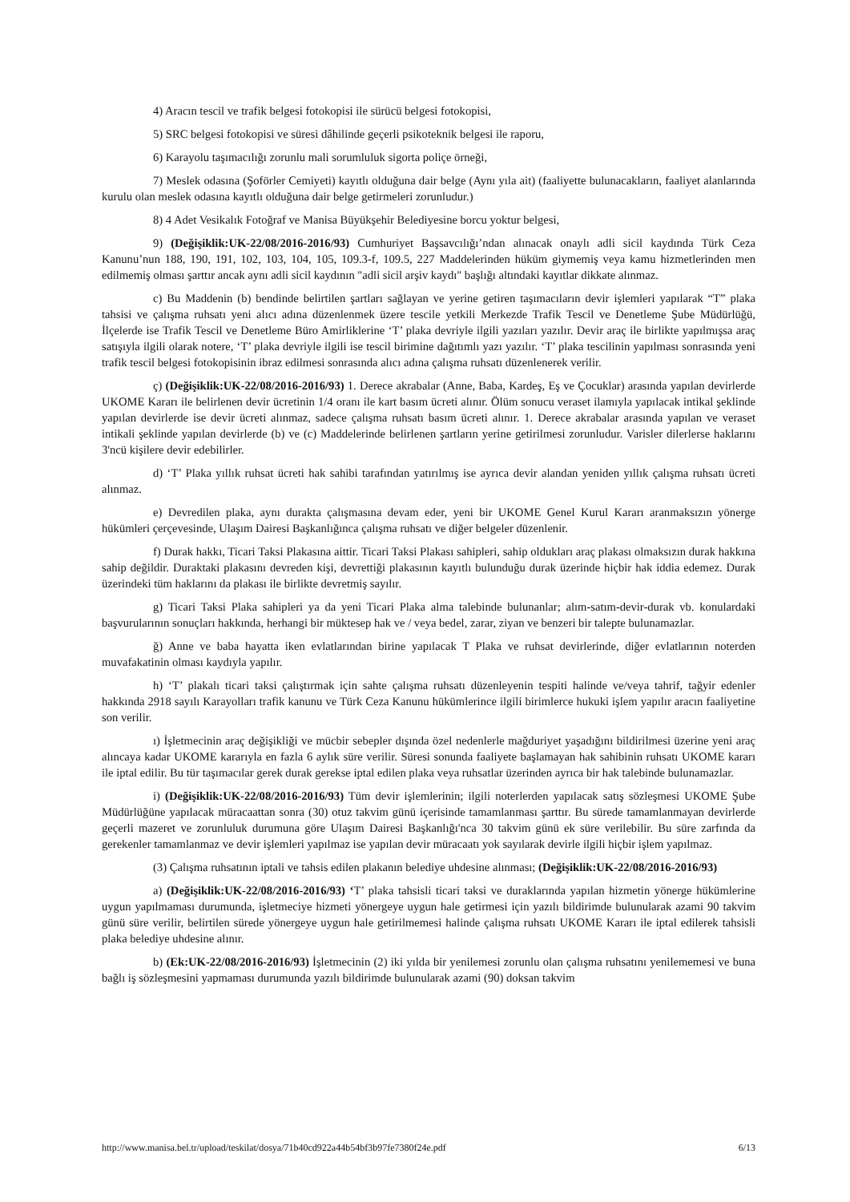4) Aracın tescil ve trafik belgesi fotokopisi ile sürücü belgesi fotokopisi,
5) SRC belgesi fotokopisi ve süresi dâhilinde geçerli psikoteknik belgesi ile raporu,
6) Karayolu taşımacılığı zorunlu mali sorumluluk sigorta poliçe örneği,
7) Meslek odasına (Şoförler Cemiyeti) kayıtlı olduğuna dair belge (Aynı yıla ait) (faaliyette bulunacakların, faaliyet alanlarında kurulu olan meslek odasına kayıtlı olduğuna dair belge getirmeleri zorunludur.)
8) 4 Adet Vesikalık Fotoğraf ve Manisa Büyükşehir Belediyesine borcu yoktur belgesi,
9) (Değişiklik:UK-22/08/2016-2016/93) Cumhuriyet Başsavcılığı’ndan alınacak onaylı adli sicil kaydında Türk Ceza Kanunu’nun 188, 190, 191, 102, 103, 104, 105, 109.3-f, 109.5, 227 Maddelerinden hüküm giymemiş veya kamu hizmetlerinden men edilmemiş olması şarttır ancak aynı adli sicil kaydının "adli sicil arşiv kaydı" başlığı altındaki kayıtlar dikkate alınmaz.
c) Bu Maddenin (b) bendinde belirtilen şartları sağlayan ve yerine getiren taşımacıların devir işlemleri yapılarak “T” plaka tahsisi ve çalışma ruhsatı yeni alıcı adına düzenlenmek üzere tescile yetkili Merkezde Trafik Tescil ve Denetleme Şube Müdürlüğü, İlçelerde ise Trafik Tescil ve Denetleme Büro Amirliklerine ‘T’ plaka devriyle ilgili yazıları yazılır. Devir araç ile birlikte yapılmışsa araç satışıyla ilgili olarak notere, ‘T’ plaka devriyle ilgili ise tescil birimine dağıtımlı yazı yazılır. ‘T’ plaka tescilinin yapılması sonrasında yeni trafik tescil belgesi fotokopisinin ibraz edilmesi sonrasında alıcı adına çalışma ruhsatı düzenlenerek verilir.
ç) (Değişiklik:UK-22/08/2016-2016/93) 1. Derece akrabalar (Anne, Baba, Kardeş, Eş ve Çocuklar) arasında yapılan devirlerde UKOME Kararı ile belirlenen devir ücretinin 1/4 oranı ile kart basım ücreti alınır. Ölüm sonucu veraset ilamıyla yapılacak intikal şeklinde yapılan devirlerde ise devir ücreti alınmaz, sadece çalışma ruhsatı basım ücreti alınır. 1. Derece akrabalar arasında yapılan ve veraset intikali şeklinde yapılan devirlerde (b) ve (c) Maddelerinde belirlenen şartların yerine getirilmesi zorunludur. Varisler dilerlerse haklarını 3'ncü kişilere devir edebilirler.
d) ‘T’ Plaka yıllık ruhsat ücreti hak sahibi tarafından yatırılmış ise ayrıca devir alandan yeniden yıllık çalışma ruhsatı ücreti alınmaz.
e) Devredilen plaka, aynı durakta çalışmasına devam eder, yeni bir UKOME Genel Kurul Kararı aranmaksızın yönerge hükümleri çerçevesinde, Ulaşım Dairesi Başkanlığınca çalışma ruhsatı ve diğer belgeler düzenlenir.
f) Durak hakkı, Ticari Taksi Plakasına aittir. Ticari Taksi Plakası sahipleri, sahip oldukları araç plakası olmaksızın durak hakkına sahip değildir. Duraktaki plakasını devreden kişi, devrettiği plakasının kayıtlı bulunduğu durak üzerinde hiçbir hak iddia edemez. Durak üzerindeki tüm haklarını da plakası ile birlikte devretmiş sayılır.
g) Ticari Taksi Plaka sahipleri ya da yeni Ticari Plaka alma talebinde bulunanlar; alım-satım-devir-durak vb. konulardaki başvurularının sonuçları hakkında, herhangi bir müktesep hak ve / veya bedel, zarar, ziyan ve benzeri bir talepte bulunamazlar.
ğ) Anne ve baba hayatta iken evlatlarından birine yapılacak T Plaka ve ruhsat devirlerinde, diğer evlatlarının noterden muvafakatinin olması kaydıyla yapılır.
h) ‘T’ plakalı ticari taksi çalıştırmak için sahte çalışma ruhsatı düzenleyenin tespiti halinde ve/veya tahrif, tağyir edenler hakkında 2918 sayılı Karayolları trafik kanunu ve Türk Ceza Kanunu hükümlerince ilgili birimlerce hukuki işlem yapılır aracın faaliyetine son verilir.
ı) İşletmecinin araç değişikliği ve mücbir sebepler dışında özel nedenlerle mağduriyet yaşadığını bildirilmesi üzerine yeni araç alıncaya kadar UKOME kararıyla en fazla 6 aylık süre verilir. Süresi sonunda faaliyete başlamayan hak sahibinin ruhsatı UKOME kararı ile iptal edilir. Bu tür taşımacılar gerek durak gerekse iptal edilen plaka veya ruhsatlar üzerinden ayrıca bir hak talebinde bulunamazlar.
i) (Değişiklik:UK-22/08/2016-2016/93) Tüm devir işlemlerinin; ilgili noterlerden yapılacak satış sözleşmesi UKOME Şube Müdürlüğüne yapılacak müracaattan sonra (30) otuz takvim günü içerisinde tamamlanması şarttır. Bu sürede tamamlanmayan devirlerde geçerli mazeret ve zorunluluk durumuna göre Ulaşım Dairesi Başkanlığı'nca 30 takvim günü ek süre verilebilir. Bu süre zarfında da gerekenler tamamlanmaz ve devir işlemleri yapılmaz ise yapılan devir müracaatı yok sayılarak devirle ilgili hiçbir işlem yapılmaz.
(3) Çalışma ruhsatının iptali ve tahsis edilen plakanın belediye uhdesine alınması; (Değişiklik:UK-22/08/2016-2016/93)
a) (Değişiklik:UK-22/08/2016-2016/93) ‘T’ plaka tahsisli ticari taksi ve duraklarında yapılan hizmetin yönerge hükümlerine uygun yapılmaması durumunda, işletmeciye hizmeti yönergeye uygun hale getirmesi için yazılı bildirimde bulunularak azami 90 takvim günü süre verilir, belirtilen sürede yönergeye uygun hale getirilmemesi halinde çalışma ruhsatı UKOME Kararı ile iptal edilerek tahsisli plaka belediye uhdesine alınır.
b) (Ek:UK-22/08/2016-2016/93) İşletmecinin (2) iki yılda bir yenilemesi zorunlu olan çalışma ruhsatını yenilememesi ve buna bağlı iş sözleşmesini yapmaması durumunda yazılı bildirimde bulunularak azami (90) doksan takvim
http://www.manisa.bel.tr/upload/teskilat/dosya/71b40cd922a44b54bf3b97fe7380f24e.pdf 6/13